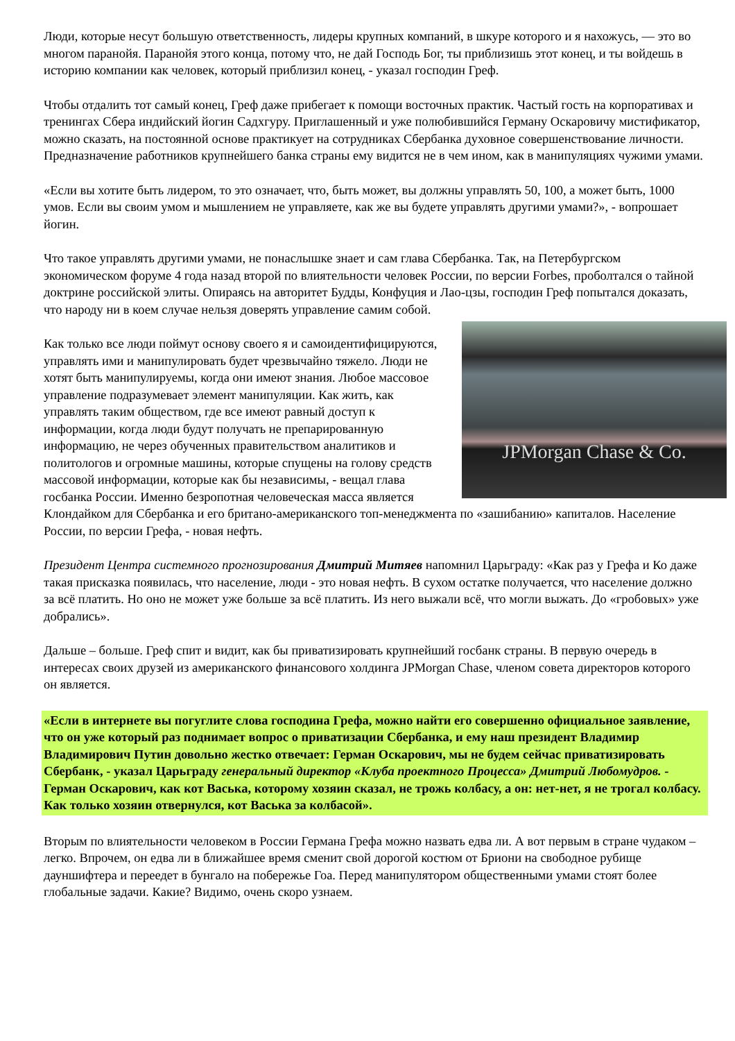Люди, которые несут большую ответственность, лидеры крупных компаний, в шкуре которого и я нахожусь, — это во многом паранойя. Паранойя этого конца, потому что, не дай Господь Бог, ты приблизишь этот конец, и ты войдешь в историю компании как человек, который приблизил конец, - указал господин Греф.
Чтобы отдалить тот самый конец, Греф даже прибегает к помощи восточных практик. Частый гость на корпоративах и тренингах Сбера индийский йогин Садхгуру. Приглашенный и уже полюбившийся Герману Оскаровичу мистификатор, можно сказать, на постоянной основе практикует на сотрудниках Сбербанка духовное совершенствование личности. Предназначение работников крупнейшего банка страны ему видится не в чем ином, как в манипуляциях чужими умами.
«Если вы хотите быть лидером, то это означает, что, быть может, вы должны управлять 50, 100, а может быть, 1000 умов. Если вы своим умом и мышлением не управляете, как же вы будете управлять другими умами?», - вопрошает йогин.
Что такое управлять другими умами, не понаслышке знает и сам глава Сбербанка. Так, на Петербургском экономическом форуме 4 года назад второй по влиятельности человек России, по версии Forbes, проболтался о тайной доктрине российской элиты. Опираясь на авторитет Будды, Конфуция и Лао-цзы, господин Греф попытался доказать, что народу ни в коем случае нельзя доверять управление самим собой.
JPMorgan Chase & Co.
Как только все люди поймут основу своего я и самоидентифицируются, управлять ими и манипулировать будет чрезвычайно тяжело. Люди не хотят быть манипулируемы, когда они имеют знания. Любое массовое управление подразумевает элемент манипуляции. Как жить, как управлять таким обществом, где все имеют равный доступ к информации, когда люди будут получать не препарированную информацию, не через обученных правительством аналитиков и политологов и огромные машины, которые спущены на голову средств массовой информации, которые как бы независимы, - вещал глава госбанка России. Именно безропотная человеческая масса является Клондайком для Сбербанка и его британо-американского топ-менеджмента по «зашибанию» капиталов. Население России, по версии Грефа, - новая нефть.
Президент Центра системного прогнозирования Дмитрий Митяев напомнил Царьграду: «Как раз у Грефа и Ко даже такая присказка появилась, что население, люди - это новая нефть. В сухом остатке получается, что население должно за всё платить. Но оно не может уже больше за всё платить. Из него выжали всё, что могли выжать. До «гробовых» уже добрались».
Дальше – больше. Греф спит и видит, как бы приватизировать крупнейший госбанк страны. В первую очередь в интересах своих друзей из американского финансового холдинга JPMorgan Chase, членом совета директоров которого он является.
«Если в интернете вы погуглите слова господина Грефа, можно найти его совершенно официальное заявление, что он уже который раз поднимает вопрос о приватизации Сбербанка, и ему наш президент Владимир Владимирович Путин довольно жестко отвечает: Герман Оскарович, мы не будем сейчас приватизировать Сбербанк, - указал Царьграду генеральный директор «Клуба проектного Процесса» Дмитрий Любомудров. - Герман Оскарович, как кот Васька, которому хозяин сказал, не трожь колбасу, а он: нет-нет, я не трогал колбасу. Как только хозяин отвернулся, кот Васька за колбасой».
Вторым по влиятельности человеком в России Германа Грефа можно назвать едва ли. А вот первым в стране чудаком – легко. Впрочем, он едва ли в ближайшее время сменит свой дорогой костюм от Бриони на свободное рубище дауншифтера и переедет в бунгало на побережье Гоа. Перед манипулятором общественными умами стоят более глобальные задачи. Какие? Видимо, очень скоро узнаем.